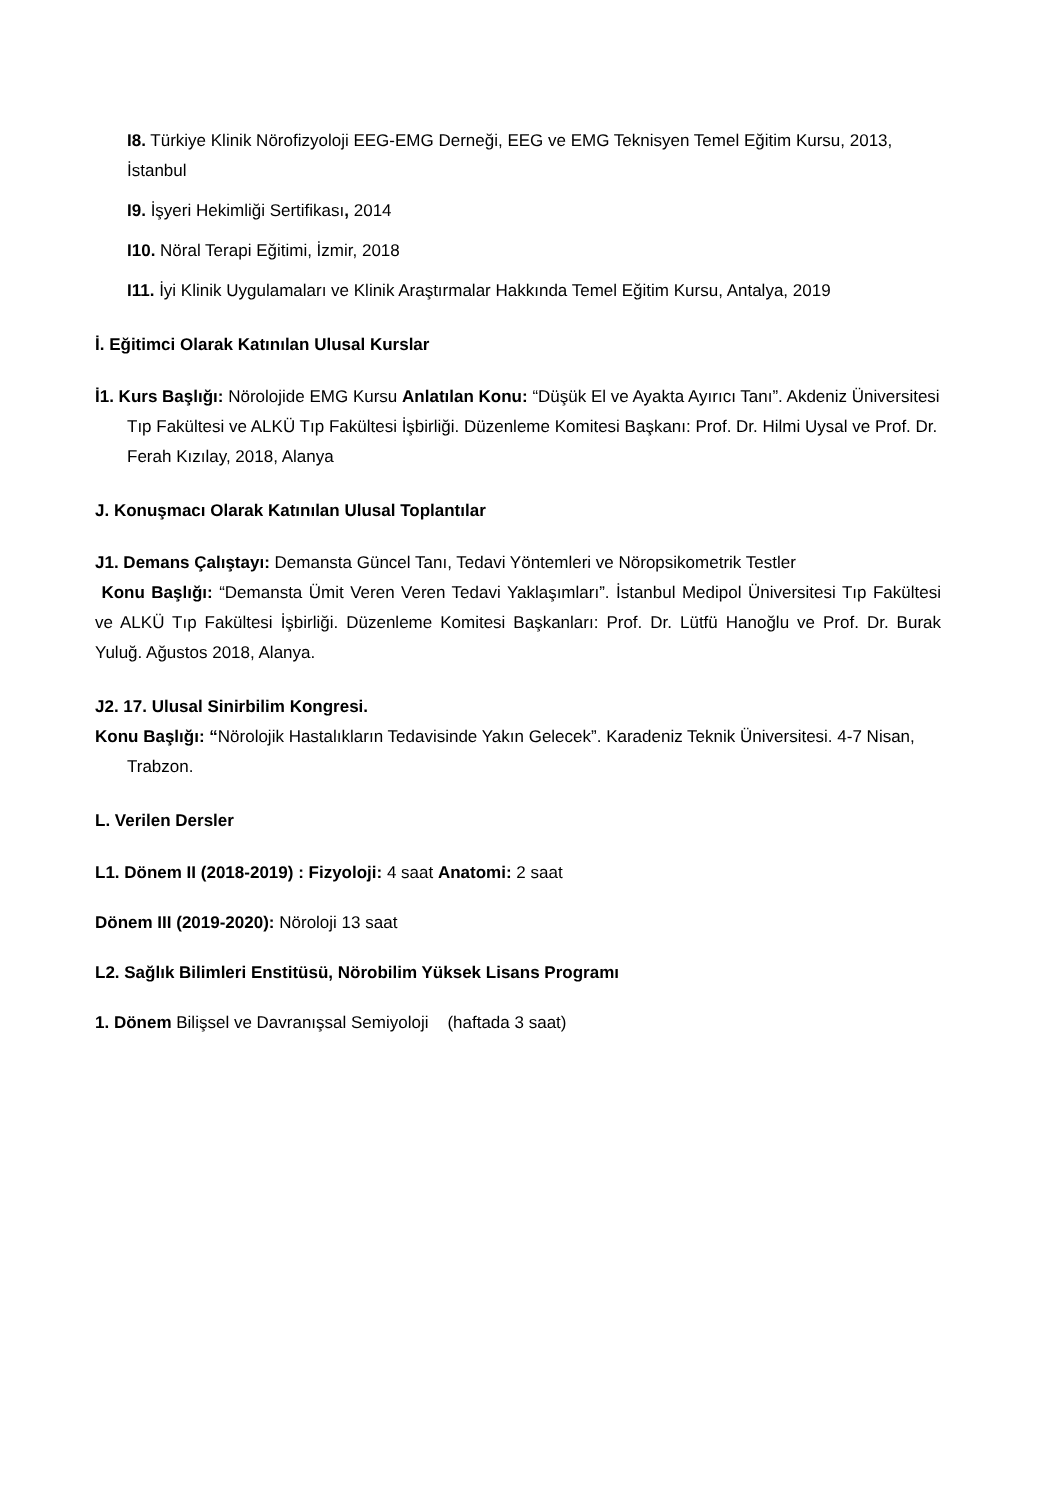I8. Türkiye Klinik Nörofizyoloji EEG-EMG Derneği, EEG ve EMG Teknisyen Temel Eğitim Kursu, 2013, İstanbul
I9. İşyeri Hekimliği Sertifikası, 2014
I10. Nöral Terapi Eğitimi, İzmir, 2018
I11. İyi Klinik Uygulamaları ve Klinik Araştırmalar Hakkında Temel Eğitim Kursu, Antalya, 2019
İ. Eğitimci Olarak Katınılan Ulusal Kurslar
İ1. Kurs Başlığı: Nörolojide EMG Kursu Anlatılan Konu: “Düşük El ve Ayakta Ayırıcı Tanı”. Akdeniz Üniversitesi Tıp Fakültesi ve ALKÜ Tıp Fakültesi İşbirliği. Düzenleme Komitesi Başkanı: Prof. Dr. Hilmi Uysal ve Prof. Dr. Ferah Kızılay, 2018, Alanya
J. Konuşmacı Olarak Katınılan Ulusal Toplantılar
J1. Demans Çalıştayı: Demansta Güncel Tanı, Tedavi Yöntemleri ve Nöropsikometrik Testler
Konu Başlığı: “Demansta Ümit Veren Veren Tedavi Yaklaşımları”. İstanbul Medipol Üniversitesi Tıp Fakültesi ve ALKÜ Tıp Fakültesi İşbirliği. Düzenleme Komitesi Başkanları: Prof. Dr. Lütfü Hanoğlu ve Prof. Dr. Burak Yuluğ. Ağustos 2018, Alanya.
J2. 17. Ulusal Sinirbilim Kongresi.
Konu Başlığı: “Nörolojik Hastalıkların Tedavisinde Yakın Gelecek”. Karadeniz Teknik Üniversitesi. 4-7 Nisan, Trabzon.
L. Verilen Dersler
L1. Dönem II (2018-2019) : Fizyoloji: 4 saat Anatomi: 2 saat
Dönem III (2019-2020): Nöroloji 13 saat
L2. Sağlık Bilimleri Enstitüsü, Nörobilim Yüksek Lisans Programı
1. Dönem Bilişsel ve Davranışsal Semiyoloji (haftada 3 saat)